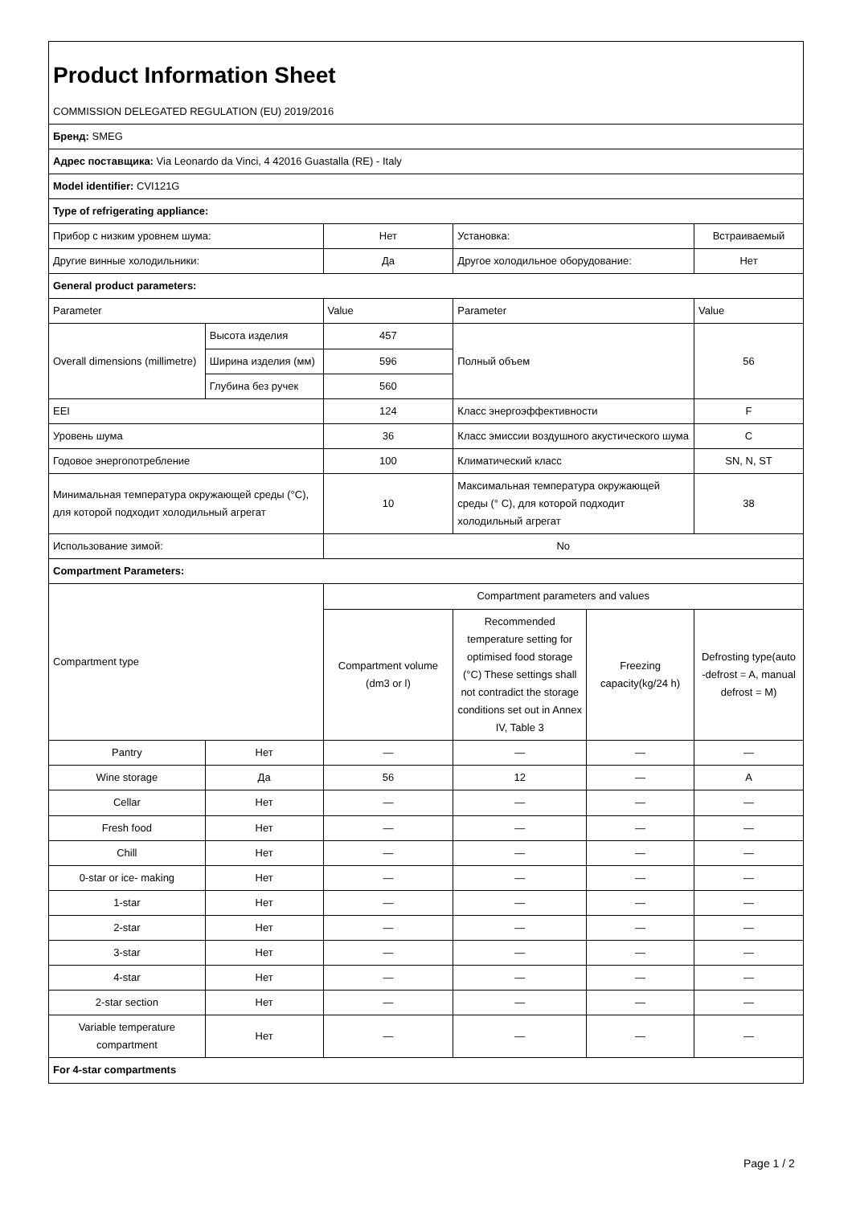| Product Information Sheet | | | | | |
| COMMISSION DELEGATED REGULATION (EU) 2019/2016 | | | | | |
| Бренд: SMEG | | | | | |
| Адрес поставщика: Via Leonardo da Vinci, 4 42016 Guastalla (RE) - Italy | | | | | |
| Model identifier: CVI121G | | | | | |
| Type of refrigerating appliance: | | | | | |
| Прибор с низким уровнем шума: | | Нет | Установка: | | Встраиваемый |
| Другие винные холодильники: | | Да | Другое холодильное оборудование: | | Нет |
| General product parameters: | | | | | |
| Parameter | | Value | Parameter | | Value |
| Overall dimensions (millimetre) | Высота изделия | 457 | Полный объем | | 56 |
| | Ширина изделия (мм) | 596 | | | |
| | Глубина без ручек | 560 | | | |
| EEI | | 124 | Класс энергоэффективности | | F |
| Уровень шума | | 36 | Класс эмиссии воздушного акустического шума | | C |
| Годовое энергопотребление | | 100 | Климатический класс | | SN, N, ST |
| Минимальная температура окружающей среды (°C), для которой подходит холодильный агрегат | | 10 | Максимальная температура окружающей среды (° C), для которой подходит холодильный агрегат | | 38 |
| Использование зимой: | | No | | | |
| Compartment Parameters: | | | | | |
| Compartment type | | Compartment parameters and values | | | |
| | | Compartment volume (dm3 or l) | Recommended temperature setting for optimised food storage (°C) These settings shall not contradict the storage conditions set out in Annex IV, Table 3 | Freezing capacity(kg/24 h) | Defrosting type(auto -defrost = A, manual defrost = M) |
| Pantry | Нет | — | — | — | — |
| Wine storage | Да | 56 | 12 | — | A |
| Cellar | Нет | — | — | — | — |
| Fresh food | Нет | — | — | — | — |
| Chill | Нет | — | — | — | — |
| 0-star or ice- making | Нет | — | — | — | — |
| 1-star | Нет | — | — | — | — |
| 2-star | Нет | — | — | — | — |
| 3-star | Нет | — | — | — | — |
| 4-star | Нет | — | — | — | — |
| 2-star section | Нет | — | — | — | — |
| Variable temperature compartment | Нет | — | — | — | — |
| For 4-star compartments | | | | | |
Page 1 / 2